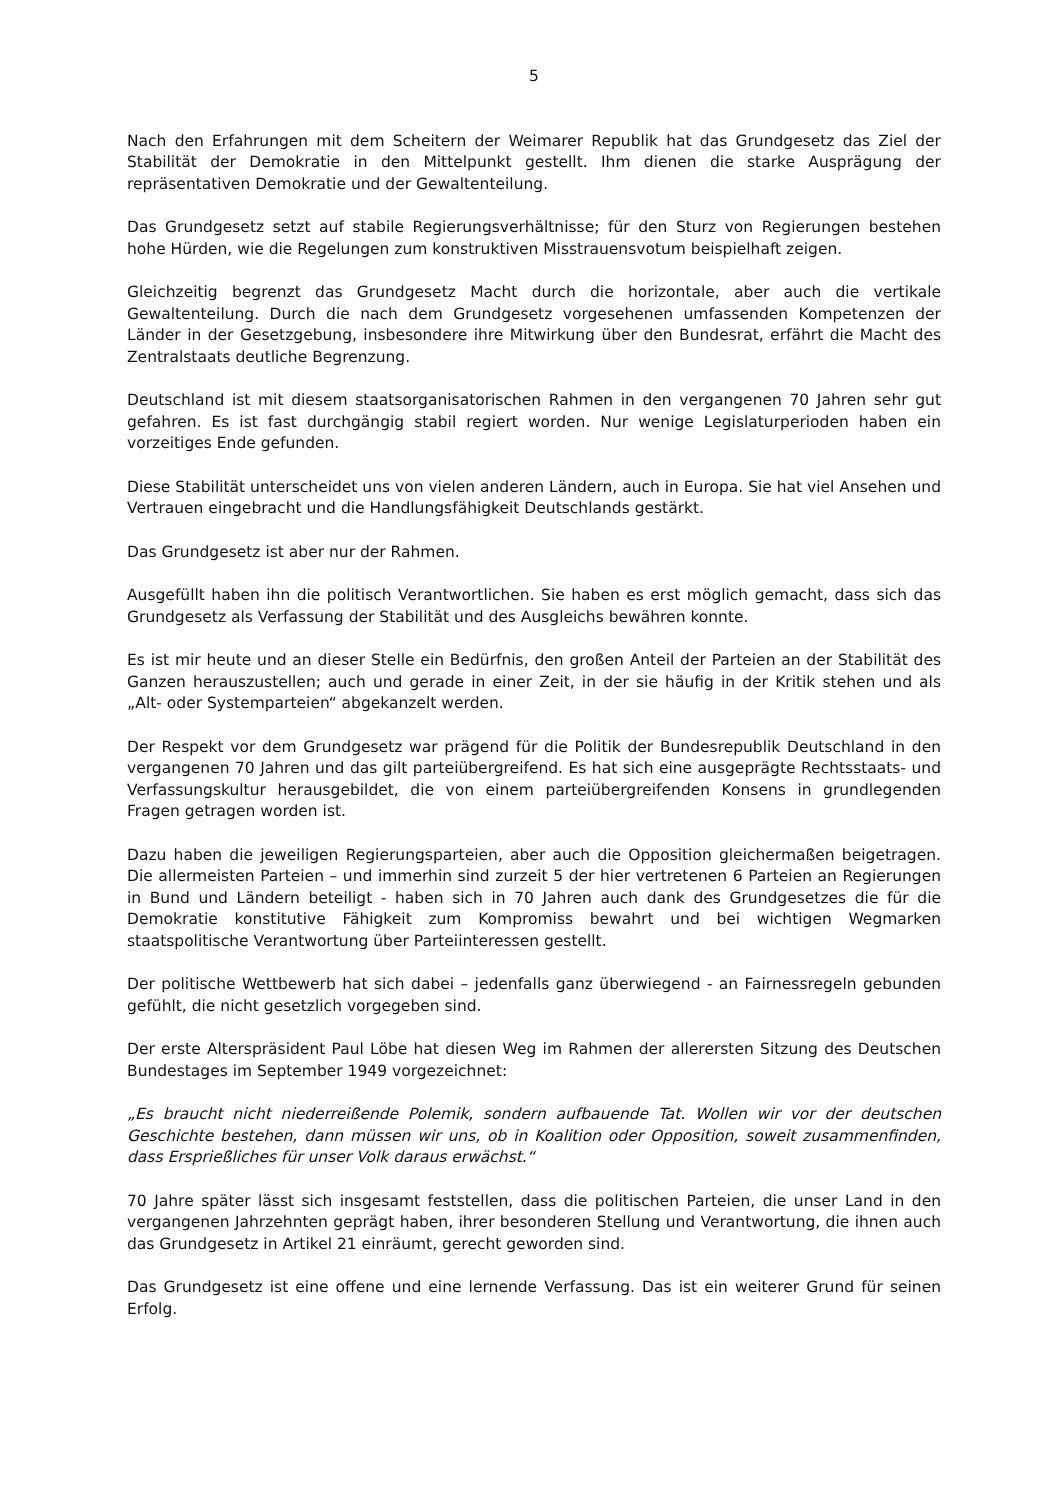5
Nach den Erfahrungen mit dem Scheitern der Weimarer Republik hat das Grundgesetz das Ziel der Stabilität der Demokratie in den Mittelpunkt gestellt. Ihm dienen die starke Ausprägung der repräsentativen Demokratie und der Gewaltenteilung.
Das Grundgesetz setzt auf stabile Regierungsverhältnisse; für den Sturz von Regierungen bestehen hohe Hürden, wie die Regelungen zum konstruktiven Misstrauensvotum beispielhaft zeigen.
Gleichzeitig begrenzt das Grundgesetz Macht durch die horizontale, aber auch die vertikale Gewaltenteilung. Durch die nach dem Grundgesetz vorgesehenen umfassenden Kompetenzen der Länder in der Gesetzgebung, insbesondere ihre Mitwirkung über den Bundesrat, erfährt die Macht des Zentralstaats deutliche Begrenzung.
Deutschland ist mit diesem staatsorganisatorischen Rahmen in den vergangenen 70 Jahren sehr gut gefahren. Es ist fast durchgängig stabil regiert worden. Nur wenige Legislaturperioden haben ein vorzeitiges Ende gefunden.
Diese Stabilität unterscheidet uns von vielen anderen Ländern, auch in Europa. Sie hat viel Ansehen und Vertrauen eingebracht und die Handlungsfähigkeit Deutschlands gestärkt.
Das Grundgesetz ist aber nur der Rahmen.
Ausgefüllt haben ihn die politisch Verantwortlichen. Sie haben es erst möglich gemacht, dass sich das Grundgesetz als Verfassung der Stabilität und des Ausgleichs bewähren konnte.
Es ist mir heute und an dieser Stelle ein Bedürfnis, den großen Anteil der Parteien an der Stabilität des Ganzen herauszustellen; auch und gerade in einer Zeit, in der sie häufig in der Kritik stehen und als „Alt- oder Systemparteien“ abgekanzelt werden.
Der Respekt vor dem Grundgesetz war prägend für die Politik der Bundesrepublik Deutschland in den vergangenen 70 Jahren und das gilt parteiübergreifend. Es hat sich eine ausgeprägte Rechtsstaats- und Verfassungskultur herausgebildet, die von einem parteiübergreifenden Konsens in grundlegenden Fragen getragen worden ist.
Dazu haben die jeweiligen Regierungsparteien, aber auch die Opposition gleichermaßen beigetragen. Die allermeisten Parteien – und immerhin sind zurzeit 5 der hier vertretenen 6 Parteien an Regierungen in Bund und Ländern beteiligt - haben sich in 70 Jahren auch dank des Grundgesetzes die für die Demokratie konstitutive Fähigkeit zum Kompromiss bewahrt und bei wichtigen Wegmarken staatspolitische Verantwortung über Parteiinteressen gestellt.
Der politische Wettbewerb hat sich dabei – jedenfalls ganz überwiegend - an Fairnessregeln gebunden gefühlt, die nicht gesetzlich vorgegeben sind.
Der erste Alterspräsident Paul Löbe hat diesen Weg im Rahmen der allerersten Sitzung des Deutschen Bundestages im September 1949 vorgezeichnet:
„Es braucht nicht niederreißende Polemik, sondern aufbauende Tat. Wollen wir vor der deutschen Geschichte bestehen, dann müssen wir uns, ob in Koalition oder Opposition, soweit zusammenfinden, dass Ersprießliches für unser Volk daraus erwächst.“
70 Jahre später lässt sich insgesamt feststellen, dass die politischen Parteien, die unser Land in den vergangenen Jahrzehnten geprägt haben, ihrer besonderen Stellung und Verantwortung, die ihnen auch das Grundgesetz in Artikel 21 einräumt, gerecht geworden sind.
Das Grundgesetz ist eine offene und eine lernende Verfassung. Das ist ein weiterer Grund für seinen Erfolg.